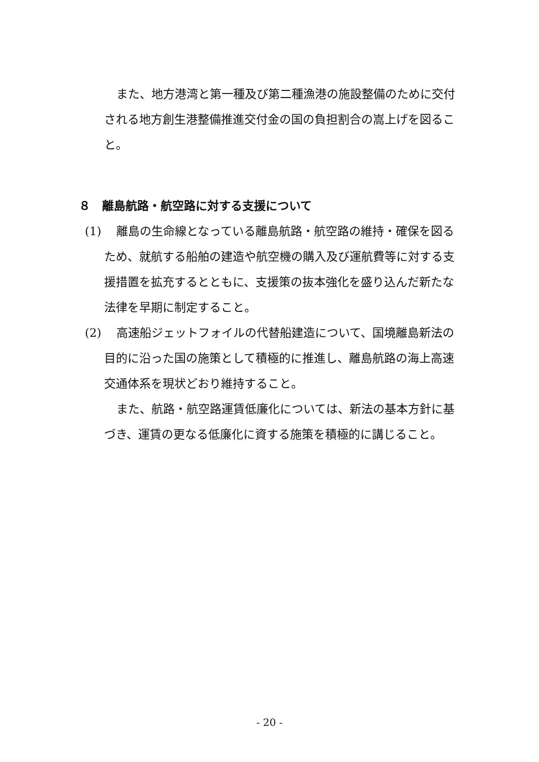また、地方港湾と第一種及び第二種漁港の施設整備のために交付される地方創生港整備推進交付金の国の負担割合の嵩上げを図ること。
８　離島航路・航空路に対する支援について
(1)
離島の生命線となっている離島航路・航空路の維持・確保を図るため、就航する船舶の建造や航空機の購入及び運航費等に対する支援措置を拡充するとともに、支援策の抜本強化を盛り込んだ新たな法律を早期に制定すること。
(2)
高速船ジェットフォイルの代替船建造について、国境離島新法の目的に沿った国の施策として積極的に推進し、離島航路の海上高速交通体系を現状どおり維持すること。
また、航路・航空路運賃低廉化については、新法の基本方針に基づき、運賃の更なる低廉化に資する施策を積極的に講じること。
- 20 -